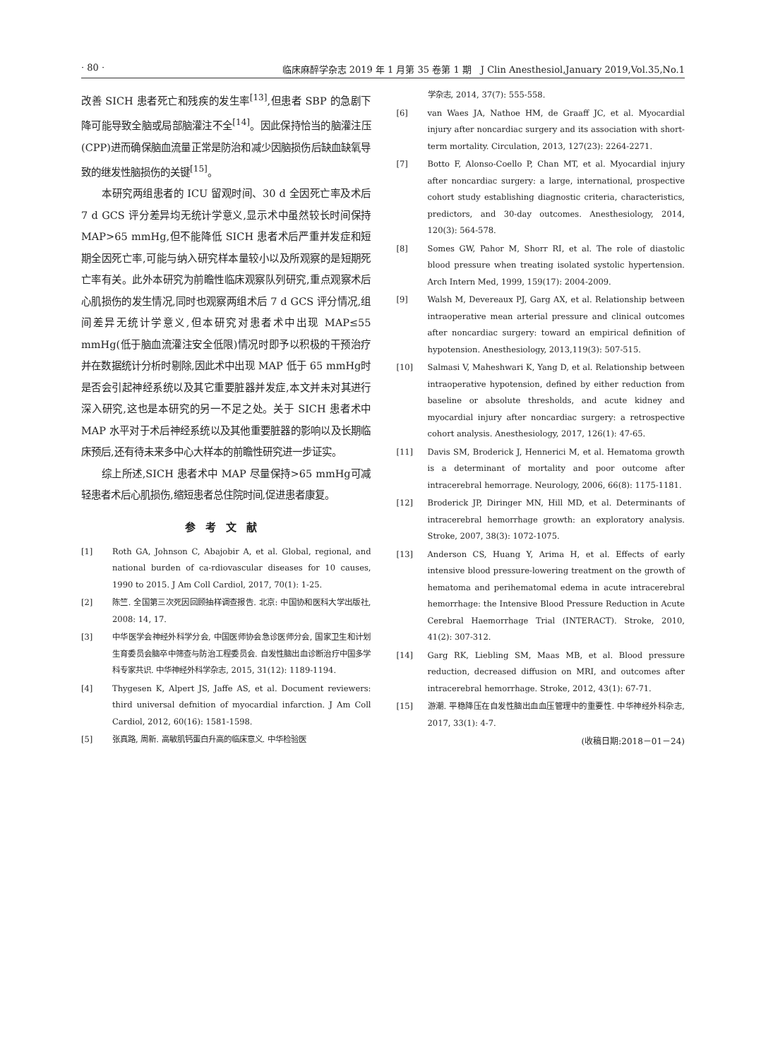· 80 · 临床麻醉学杂志 2019 年 1 月第 35 卷第 1 期　J Clin Anesthesiol,January 2019,Vol.35,No.1
改善 SICH 患者死亡和残疾的发生率<sup>[13]</sup>,但患者 SBP 的急剧下降可能导致全脑或局部脑灌注不全<sup>[14]</sup>。因此保持恰当的脑灌注压(CPP)进而确保脑血流量正常是防治和减少因脑损伤后缺血缺氧导致的继发性脑损伤的关键<sup>[15]</sup>。
本研究两组患者的 ICU 留观时间、30 d 全因死亡率及术后 7 d GCS 评分差异均无统计学意义,显示术中虽然较长时间保持 MAP>65 mmHg,但不能降低 SICH 患者术后严重并发症和短期全因死亡率,可能与纳入研究样本量较小以及所观察的是短期死亡率有关。此外本研究为前瞻性临床观察队列研究,重点观察术后心肌损伤的发生情况,同时也观察两组术后 7 d GCS 评分情况,组间差异无统计学意义,但本研究对患者术中出现 MAP≤55 mmHg(低于脑血流灌注安全低限)情况时即予以积极的干预治疗并在数据统计分析时剔除,因此术中出现 MAP 低于 65 mmHg时是否会引起神经系统以及其它重要脏器并发症,本文并未对其进行深入研究,这也是本研究的另一不足之处。关于 SICH 患者术中 MAP 水平对于术后神经系统以及其他重要脏器的影响以及长期临床预后,还有待未来多中心大样本的前瞻性研究进一步证实。
综上所述,SICH 患者术中 MAP 尽量保持>65 mmHg可减轻患者术后心肌损伤,缩短患者总住院时间,促进患者康复。
参考文献
[1] Roth GA, Johnson C, Abajobir A, et al. Global, regional, and national burden of ca-rdiovascular diseases for 10 causes, 1990 to 2015. J Am Coll Cardiol, 2017, 70(1): 1-25.
[2] 陈竺. 全国第三次死因回顾抽样调查报告. 北京: 中国协和医科大学出版社, 2008: 14, 17.
[3] 中华医学会神经外科学分会, 中国医师协会急诊医师分会, 国家卫生和计划生育委员会脑卒中筛查与防治工程委员会. 自发性脑出血诊断治疗中国多学科专家共识. 中华神经外科学杂志, 2015, 31(12): 1189-1194.
[4] Thygesen K, Alpert JS, Jaffe AS, et al. Document reviewers: third universal defnition of myocardial infarction. J Am Coll Cardiol, 2012, 60(16): 1581-1598.
[5] 张真路, 周新. 高敏肌钙蛋白升高的临床意义. 中华检验医
学杂志, 2014, 37(7): 555-558.
[6] van Waes JA, Nathoe HM, de Graaff JC, et al. Myocardial injury after noncardiac surgery and its association with short-term mortality. Circulation, 2013, 127(23): 2264-2271.
[7] Botto F, Alonso-Coello P, Chan MT, et al. Myocardial injury after noncardiac surgery: a large, international, prospective cohort study establishing diagnostic criteria, characteristics, predictors, and 30-day outcomes. Anesthesiology, 2014, 120(3): 564-578.
[8] Somes GW, Pahor M, Shorr RI, et al. The role of diastolic blood pressure when treating isolated systolic hypertension. Arch Intern Med, 1999, 159(17): 2004-2009.
[9] Walsh M, Devereaux PJ, Garg AX, et al. Relationship between intraoperative mean arterial pressure and clinical outcomes after noncardiac surgery: toward an empirical definition of hypotension. Anesthesiology, 2013,119(3): 507-515.
[10] Salmasi V, Maheshwari K, Yang D, et al. Relationship between intraoperative hypotension, defined by either reduction from baseline or absolute thresholds, and acute kidney and myocardial injury after noncardiac surgery: a retrospective cohort analysis. Anesthesiology, 2017, 126(1): 47-65.
[11] Davis SM, Broderick J, Hennerici M, et al. Hematoma growth is a determinant of mortality and poor outcome after intracerebral hemorrage. Neurology, 2006, 66(8): 1175-1181.
[12] Broderick JP, Diringer MN, Hill MD, et al. Determinants of intracerebral hemorrhage growth: an exploratory analysis. Stroke, 2007, 38(3): 1072-1075.
[13] Anderson CS, Huang Y, Arima H, et al. Effects of early intensive blood pressure-lowering treatment on the growth of hematoma and perihematomal edema in acute intracerebral hemorrhage: the Intensive Blood Pressure Reduction in Acute Cerebral Haemorrhage Trial (INTERACT). Stroke, 2010, 41(2): 307-312.
[14] Garg RK, Liebling SM, Maas MB, et al. Blood pressure reduction, decreased diffusion on MRI, and outcomes after intracerebral hemorrhage. Stroke, 2012, 43(1): 67-71.
[15] 游潮. 平稳降压在自发性脑出血血压管理中的重要性. 中华神经外科杂志, 2017, 33(1): 4-7.
(收稿日期:2018－01－24)